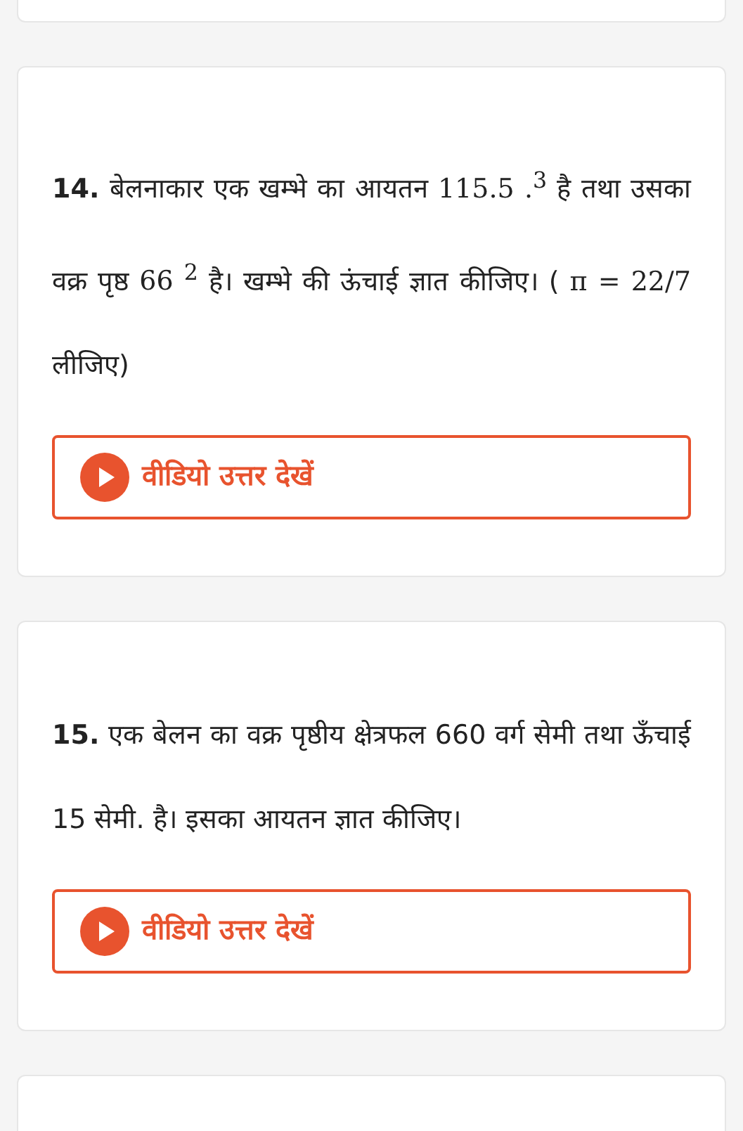14. बेलनाकार एक खम्भे का आयतन 115.5 .<sup>3</sup> है तथा उसका वक्र पृष्ठ 66 <sup>2</sup> है। खम्भे की ऊंचाई ज्ञात कीजिए। ( π = 22/7 लीजिए)
वीडियो उत्तर देखें
15. एक बेलन का वक्र पृष्ठीय क्षेत्रफल 660 वर्ग सेमी तथा ऊँचाई 15 सेमी. है। इसका आयतन ज्ञात कीजिए।
वीडियो उत्तर देखें